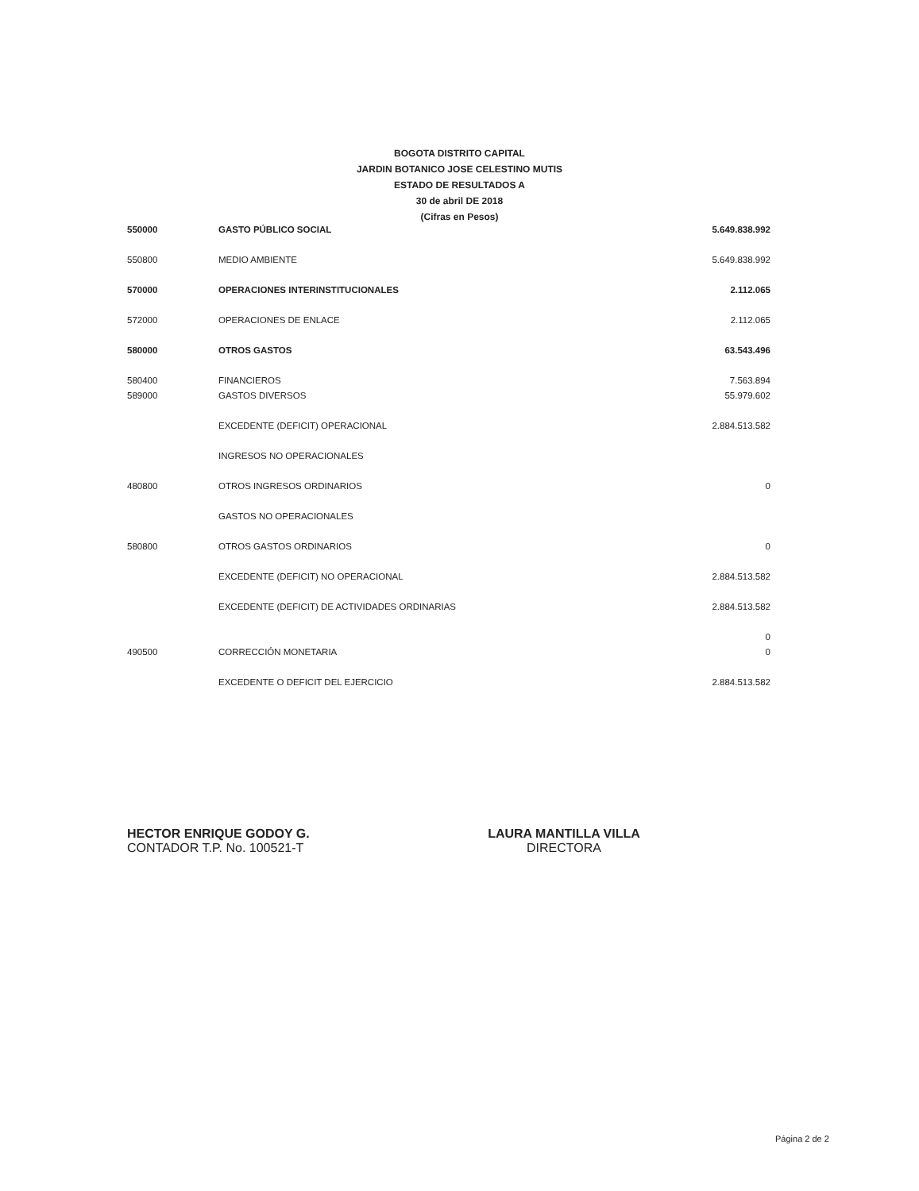BOGOTA DISTRITO CAPITAL
JARDIN BOTANICO JOSE CELESTINO MUTIS
ESTADO DE RESULTADOS A
30 de abril DE 2018
(Cifras en Pesos)
| 550000 | GASTO PÚBLICO SOCIAL | 5.649.838.992 |
| 550800 | MEDIO AMBIENTE | 5.649.838.992 |
| 570000 | OPERACIONES INTERINSTITUCIONALES | 2.112.065 |
| 572000 | OPERACIONES DE ENLACE | 2.112.065 |
| 580000 | OTROS GASTOS | 63.543.496 |
| 580400 | FINANCIEROS | 7.563.894 |
| 589000 | GASTOS DIVERSOS | 55.979.602 |
| | EXCEDENTE (DEFICIT) OPERACIONAL | 2.884.513.582 |
| | INGRESOS NO OPERACIONALES | |
| 480800 | OTROS INGRESOS ORDINARIOS | 0 |
| | GASTOS NO OPERACIONALES | |
| 580800 | OTROS GASTOS ORDINARIOS | 0 |
| | EXCEDENTE (DEFICIT) NO OPERACIONAL | 2.884.513.582 |
| | EXCEDENTE (DEFICIT) DE ACTIVIDADES ORDINARIAS | 2.884.513.582 |
| | | 0 |
| 490500 | CORRECCIÓN MONETARIA | 0 |
| | EXCEDENTE O DEFICIT DEL EJERCICIO | 2.884.513.582 |
HECTOR ENRIQUE GODOY G.
CONTADOR T.P. No. 100521-T
LAURA MANTILLA VILLA
DIRECTORA
Página 2 de 2